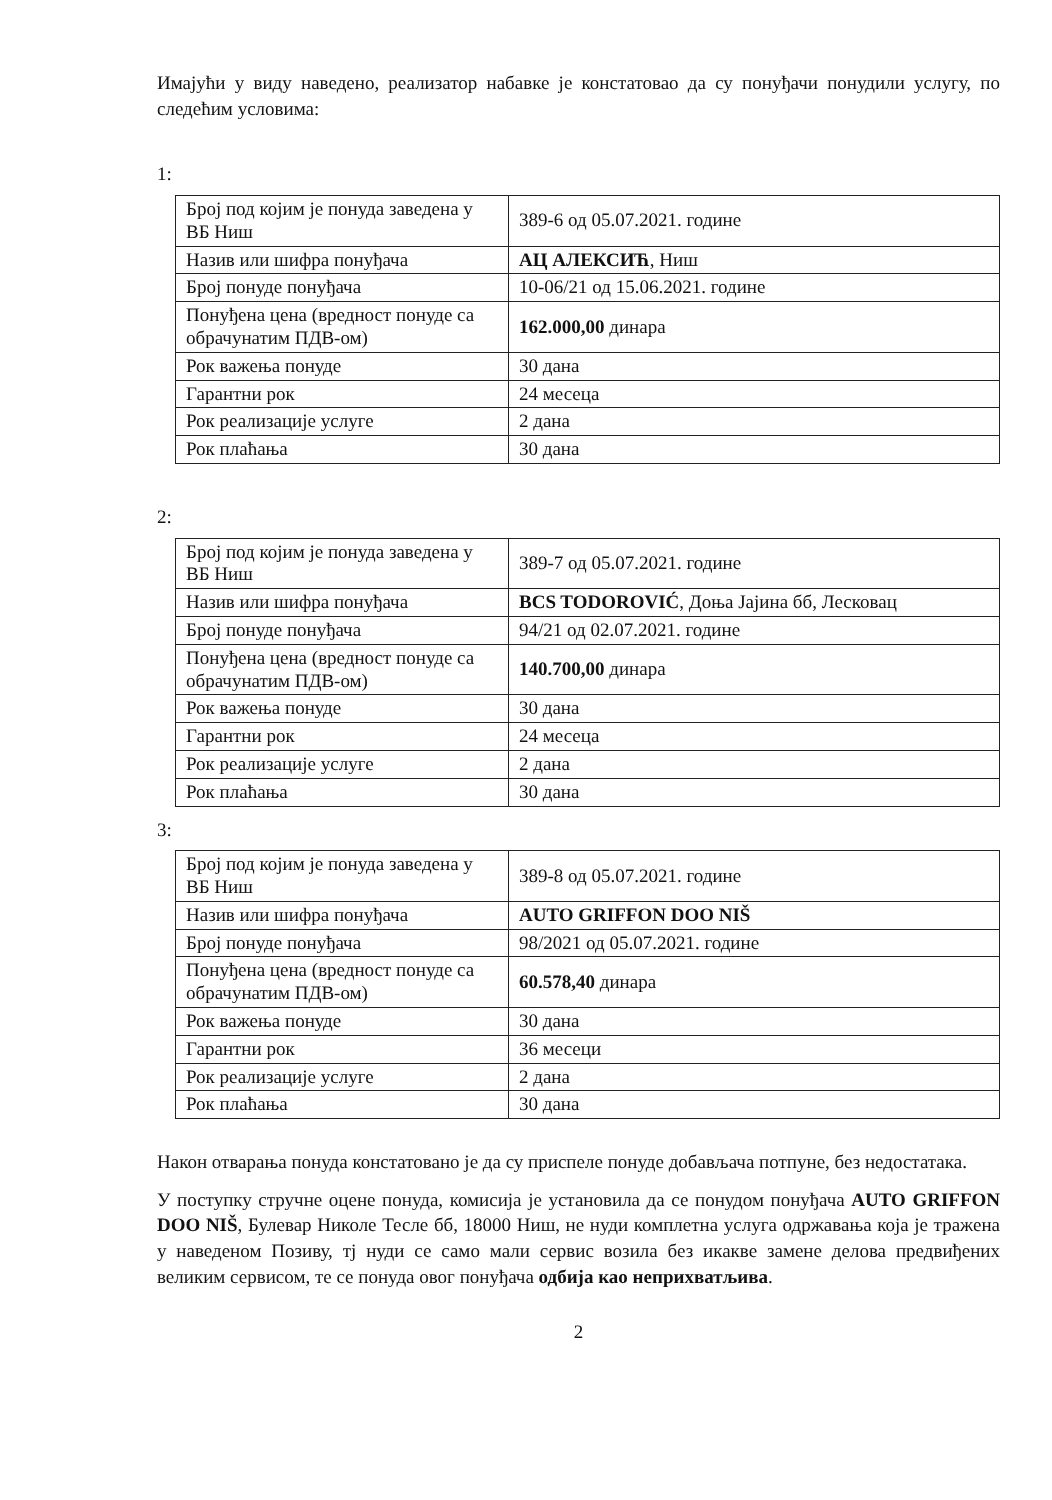Имајући у виду наведено, реализатор набавке је констатовао да су понуђачи понудили услугу, по следећим условима:
1:
| Број под којим је понуда заведена у ВБ Ниш | 389-6 од 05.07.2021. године |
| Назив или шифра понуђача | АЦ АЛЕКСИЋ , Ниш |
| Број понуде понуђача | 10-06/21 од 15.06.2021. године |
| Понуђена цена (вредност понуде са обрачунатим ПДВ-ом) | 162.000,00 динара |
| Рок важења понуде | 30 дана |
| Гарантни рок | 24 месеца |
| Рок реализације услуге | 2 дана |
| Рок плаћања | 30 дана |
2:
| Број под којим је понуда заведена у ВБ Ниш | 389-7 од 05.07.2021. године |
| Назив или шифра понуђача | BCS TODOROVIĆ , Доња Јајина бб, Лесковац |
| Број понуде понуђача | 94/21 од 02.07.2021. године |
| Понуђена цена (вредност понуде са обрачунатим ПДВ-ом) | 140.700,00 динара |
| Рок важења понуде | 30 дана |
| Гарантни рок | 24 месеца |
| Рок реализације услуге | 2 дана |
| Рок плаћања | 30 дана |
3:
| Број под којим је понуда заведена у ВБ Ниш | 389-8 од 05.07.2021. године |
| Назив или шифра понуђача | AUTO GRIFFON DOO NIŠ |
| Број понуде понуђача | 98/2021 од 05.07.2021. године |
| Понуђена цена (вредност понуде са обрачунатим ПДВ-ом) | 60.578,40 динара |
| Рок важења понуде | 30 дана |
| Гарантни рок | 36 месеци |
| Рок реализације услуге | 2 дана |
| Рок плаћања | 30 дана |
Након отварања понуда констатовано је да су приспеле понуде добављача потпуне, без недостатака.
У поступку стручне оцене понуда, комисија је установила да се понудом понуђача AUTO GRIFFON DOO NIŠ, Булевар Николе Тесле бб, 18000 Ниш, не нуди комплетна услуга одржавања која је тражена у наведеном Позиву, тј нуди се само мали сервис возила без икакве замене делова предвиђених великим сервисом, те се понуда овог понуђача одбија као неприхватљива.
2